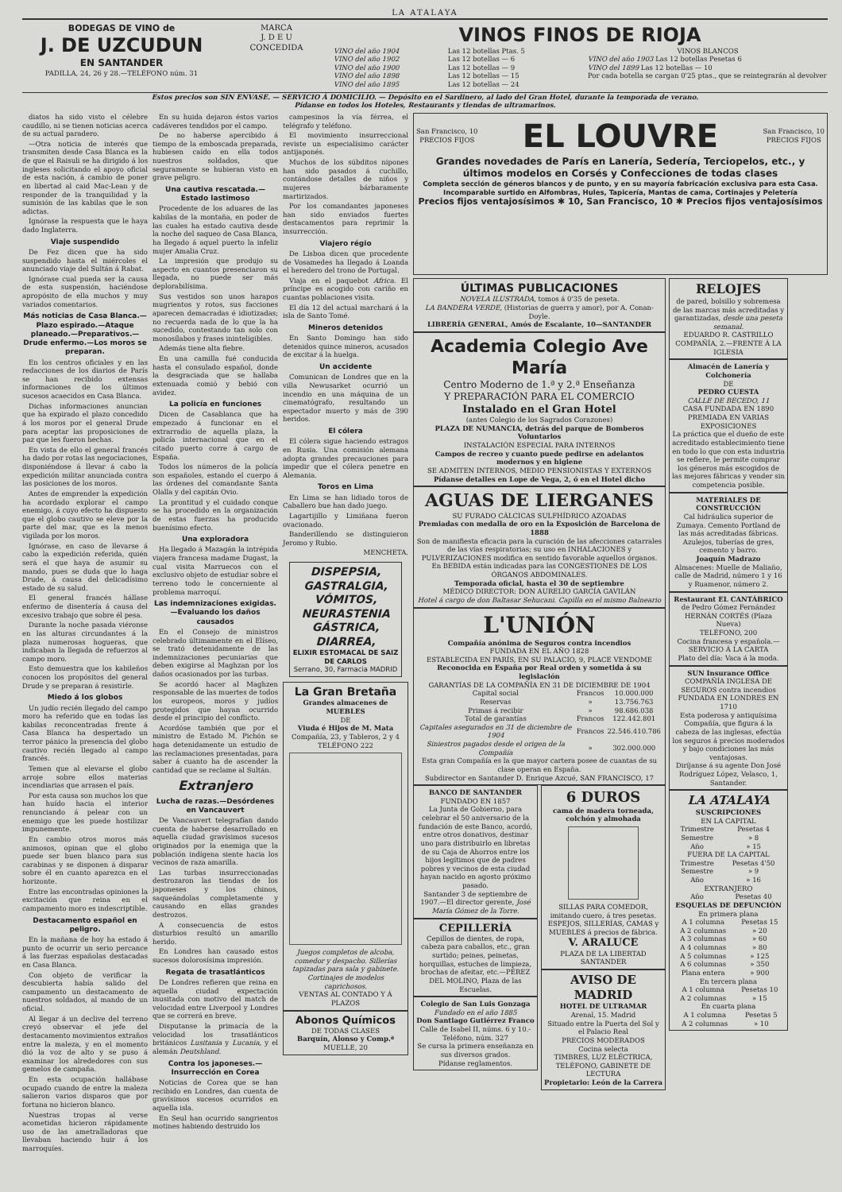LA ATALAYA
BODEGAS DE VINO de
J. DE UZCUDUN
EN SANTANDER
PADILLA, 24, 26 y 28.—TELÉFONO núm. 31
MARCA
J. D E U
CONCEDIDA
VINOS FINOS DE RIOJA
| VINO del año 1904 | Las 12 botellas Ptas. 5 |
| VINO del año 1902 | Las 12 botellas — 6 |
| VINO del año 1900 | Las 12 botellas — 9 |
| VINO del año 1898 | Las 12 botellas — 15 |
| VINO del año 1895 | Las 12 botellas — 24 |
VINOS BLANCOS
VINO del año 1903 Las 12 botellas Pesetas 6
VINO del 1899 Las 12 botellas — 10
Por cada botella se cargan 0'25 ptas., que se reintegrarán al devolver
Estos precios son SIN ENVASE. — SERVICIO Á DOMICILIO. — Depósito en el Sardinero, al lado del Gran Hotel, durante la temporada de verano.
Pídanse en todos los Hoteles, Restaurants y tiendas de ultramarinos.
diatos ha sido visto el célebre caudillo, ni se tienen noticias acerca de su actual paradero.
—Otra noticia de interés que transmiten desde Casa Blanca es la de que el Raisuli se ha dirigido á los ingleses solicitando el apoyo oficial de esta nación, á cambio de poner en libertad al caid Mac-Lean y de responder de la tranquilidad y la sumisión de las kabilas que le son adictas.
Ignórase la respuesta que le haya dado Inglaterra.
Viaje suspendido
De Fez dicen que ha sido suspendido hasta el miércoles el anunciado viaje del Sultán á Rabat.
Ignórase cual pueda ser la causa de esta suspensión, haciéndose apropósito de ella muchos y muy variados comentarios.
Más noticias de Casa Blanca.—Plazo espirado.—Ataque planeado.—Preparativos.—Drude enfermo.—Los moros se preparan.
En los centros oficiales y en las redacciones de los diarios de París se han recibido extensas informaciones de los últimos sucesos acaecidos en Casa Blanca.
Dichas informaciones anuncian que ha expirado el plazo concedido á los moros por el general Drude para aceptar las proposiciones de paz que les fueron hechas.
En vista de ello el general francés ha dado por rotas las negociaciones, disponiéndose á llevar á cabo la expedición militar anunciada contra las posiciones de los moros.
Antes de emprender la expedición ha acordado explorar el campo enemigo, á cuyo efecto ha dispuesto que el globo cautivo se eleve por la parte del mar, que es la menos vigilada por los moros.
Ignórase, en caso de llevarse á cabo la expedición referida, quién será el que haya de asumir su mando, pues se duda que lo haga Drude, á causa del delicadísimo estado de su salud.
El general francés hállase enfermo de disentería á causa del excesivo trabajo que sobre él pesa.
Durante la noche pasada viéronse en las alturas circundantes á la plaza numerosas hogueras, que indicaban la llegada de refuerzos al campo moro.
Esto demuestra que los kabileños conocen los propósitos del general Drude y se preparan á resistirle.
Miedo á los globos
Un judío recién llegado del campo moro ha referido que en todas las kabilas reconcentradas frente á Casa Blanca ha despertado un terror pánico la presencia del globo cautivo recién llegado al campo francés.
Temen que al elevarse el globo arroje sobre ellos materias incendiarias que arrasen el país.
Por esta causa son muchos los que han huído hacia el interior renunciando á pelear con un enemigo que les puede hostilizar impunemente.
En cambio otros moros más animosos, opinan que el globo puede ser buen blanco para sus carabinas y se disponen á disparar sobre él en cuanto aparezca en el horizonte.
Entre las encontradas opiniones la excitación que reina en el campamento moro es indescriptible.
Destacamento español en peligro.
En la mañana de hoy ha estado á punto de ocurrir un serio percance á las fuerzas españolas destacadas en Casa Blanca.
Con objeto de verificar la descubierta había salido del campamento un destacamento de nuestros soldados, al mando de un oficial.
Al llegar á un declive del terreno creyó observar el jefe del destacamento movimientos extraños entre la maleza, y en el momento dió la voz de alto y se puso á examinar los alrededores con sus gemelos de campaña.
En esta ocupación hallábase ocupado cuando de entre la maleza salieron varios disparos que por fortuna no hicieron blanco.
Nuestras tropas al verse acometidas hicieron rápidamente uso de las ametralladoras que llevaban haciendo huir á los marroquíes.
En su huida dejaron éstos varios cadáveres tendidos por el campo.
De no haberse apercibido á tiempo de la emboscada preparada, hubiesen caído en ella todos nuestros soldados, que seguramente se hubieran visto en grave peligro.
Una cautiva rescatada.—Estado lastimoso
Procedente de los aduares de las kabilas de la montaña, en poder de las cuales ha estado cautiva desde la noche del saqueo de Casa Blanca, ha llegado á aquel puerto la infeliz mujer Amalia Cruz.
La impresión que produjo su aspecto en cuantos presenciaron su llegada, no puede ser más deplorabilísima.
Sus vestidos son unos harapos mugrientos y rotos, sus facciones aparecen demacradas é idiotizadas; no recuerda nada de lo que la ha sucedido, contestando tan solo con monosílabos y frases ininteligibles.
Además tiene alta fiebre.
En una camilla fué conducida hasta el consulado español, donde la desgraciada que se hallaba extenuada comió y bebió con avidez.
La policía en funciones
Dicen de Casablanca que ha empezado á funcionar en el extrarradio de aquella plaza, la policía internacional que en el citado puerto corre á cargo de España.
Todos los números de la policía son españoles, estando el cuerpo á las órdenes del comandante Santa Olalla y del capitán Ovio.
La prontitud y el cuidado conque se ha procedido en la organización de estas fuerzas ha producido buenísimo efecto.
Una exploradora
Ha llegado á Mazagán la intrépida viajera francesa madame Dugast, la cual visita Marruecos con el exclusivo objeto de estudiar sobre el terreno todo le concerniente al problema marroquí.
Las indemnizaciones exigidas.—Evaluando los daños causados
En el Consejo de ministros celebrado últimamente en el Elíseo, se trató detenidamente de las indemnizaciones pecuniarias que deben exigirse al Maghzan por los daños ocasionados por las turbas.
Se acordó hacer al Maghzen responsable de las muertes de todos los europeos, moros y judíos protegidos que hayan ocurrido desde el principio del conflicto.
Acordóse también que por el ministro de Estado M. Pichón se haga detenidamente un estudio de las reclamaciones presentadas, para saber á cuanto ha de ascender la cantidad que se reclame al Sultán.
Extranjero
Lucha de razas.—Desórdenes en Vancauvert
De Vancauvert telegrafían dando cuenta de haberse desarrollado en aquella ciudad gravísimos sucesos originados por la enemiga que la población indígena siente hacia los vecinos de raza amarilla.
Las turbas insurreccionadas destrozaron las tiendas de los japoneses y los chinos, saqueándolas completamente y causando en ellas grandes destrozos.
A consecuencia de estos disturbios resultó un amarillo herido.
En Londres han causado estos sucesos dolorosísima impresión.
Regata de trasatlánticos
De Londres refieren que reina en aquella ciudad expectación inusitada con motivo del match de velocidad entre Liverpool y Londres que se correrá en breve.
Disputanse la primacía de la velocidad los trasatlánticos británicos Lusitania y Lucania, y el alemán Deutshland.
Contra los japoneses.—Insurrección en Corea
Noticias de Corea que se han recibido en Londres, dan cuenta de gravísimos sucesos ocurridos en aquella isla.
En Seul han ocurrido sangrientos motines habiendo destruido los
campesinos la vía férrea, el telégrafo y teléfono.
El movimiento insurreccional reviste un especialísimo carácter antijaponés.
Muchos de los súbditos nipones han sido pasados á cuchillo, contándose detalles de niños y mujeres bárbaramente martirizados.
Por los comandantes japoneses han sido enviados fuertes destacamentos para reprimir la insurrección.
Viajero régio
De Lisboa dicen que procedente de Vosamedes ha llegado á Loanda el heredero del trono de Portugal.
Viaja en el paquebot Africa. El príncipe es acogido con cariño en cuantas poblaciones visita.
El día 12 del actual marchará á la isla de Santo Tomé.
Mineros detenidos
En Santo Domingo han sido detenidos quince mineros, acusados de excitar á la huelga.
Un accidente
Comunican de Londres que en la villa Newusarket ocurrió un incendio en una máquina de un cinematógrafo, resultando un espectador muerto y más de 390 heridos.
El cólera
El cólera sigue haciendo estragos en Rusia. Una comisión alemana adopta grandes precauciones para impedir que el cólera penetre en Alemania.
Toros en Lima
En Lima se han lidiado toros de Caballero bue han dado juego.
Lagartijillo y Limiñana fueron ovacionado.
Banderillendo se distinguieron Jeromo y Rubio.
MENCHETA.
DISPEPSIA,
GASTRALGIA,
VÓMITOS,
NEURASTENIA
GÁSTRICA,
DIARREA,
ELIXIR ESTOMACAL DE SAIZ DE CARLOS
Serrano, 30, Farmacia MADRID
La Gran Bretaña
Grandes almacenes de MUEBLES
DE
Viuda é Hijos de M. Mata
Compañía, 23, y Tableros, 2 y 4
TELÉFONO 222
Juegos completos de alcoba, comedor y despacho. Sillerías tapizadas para sala y gabinete. Cortinajes de modelos caprichosos.
VENTAS AL CONTADO Y Á PLAZOS
Abonos Químicos
DE TODAS CLASES
Barquín, Alonso y Comp.ª
MUELLE, 20
San Francisco, 10
PRECIOS FIJOS EL LOUVRE San Francisco, 10
PRECIOS FIJOS
Grandes novedades de París en Lanería, Sedería, Terciopelos, etc., y últimos modelos en Corsés y Confecciones de todas clases
Completa sección de géneros blancos y de punto, y en su mayoría fabricación exclusiva para esta Casa. Incomparable surtido en Alfombras, Hules, Tapicería, Mantas de cama, Cortinajes y Peletería
Precios fijos ventajosísimos ✱ 10, San Francisco, 10 ✱ Precios fijos ventajosísimos
ÚLTIMAS PUBLICACIONES
NOVELA ILUSTRADA, tomos á 0'35 de peseta.
LA BANDERA VERDE, (Historias de guerra y amor), por A. Conan-Doyle.
LIBRERÍA GENERAL, Amós de Escalante, 10—SANTANDER
Academia Colegio Ave María
Centro Moderno de 1.ª y 2.ª Enseñanza
Y PREPARACIÓN PARA EL COMERCIO
Instalado en el Gran Hotel
(antes Colegio de los Sagrados Corazones)
PLAZA DE NUMANCIA, detrás del parque de Bomberos Voluntarios
INSTALACIÓN ESPECIAL PARA INTERNOS
Campos de recreo y cuanto puede pedirse en adelantos modernos y en higiene
SE ADMITEN INTERNOS, MEDIO PENSIONISTAS Y EXTERNOS
Pídanse detalles en Lope de Vega, 2, ó en el Hotel dicho
AGUAS DE LIERGANES
SU FURADO CÁLCICAS SULFHÍDRICO AZOADAS
Premiadas con medalla de oro en la Exposición de Barcelona de 1888
Son de manifiesta eficacia para la curación de las afecciones catarrales de las vías respiratorias; su uso en INHALACIONES y PULVERIZACIONES modifica en sentido favorable aquellos órganos. En BEBIDA están indicadas para las CONGESTIONES DE LOS ÓRGANOS ABDOMINALES.
Temporada oficial, hasta el 30 de septiembre
MÉDICO DIRECTOR: DON AURELIO GARCÍA GAVILÁN
Hotel á cargo de don Baltasar Sehucani. Capilla en el mismo Balneario
L'UNIÓN
Compañía anónima de Seguros contra incendios
FUNDADA EN EL AÑO 1828
ESTABLECIDA EN PARÍS, EN SU PALACIO, 9, PLACE VENDOME
Reconocida en España por Real orden y sometida á su legislación
GARANTÍAS DE LA COMPAÑÍA EN 31 DE DICIEMBRE DE 1904
| Capital social | Francos | 10.000.000 |
| Reservas | » | 13.756.763 |
| Primas á recibir | » | 98.686.038 |
| Total de garantías | Francos | 122.442.801 |
| Capitales asegurados en 31 de diciembre de 1904 | Francos | 22.546.410.786 |
| Siniestros pagados desde el origen de la Compañía | » | 302.000.000 |
Esta gran Compañía es la que mayor cartera posee de cuantas de su clase operan en España.
Subdirector en Santander D. Enrique Azcué, SAN FRANCISCO, 17
BANCO DE SANTANDER
FUNDADO EN 1857
La Junta de Gobierno, para celebrar el 50 aniversario de la fundación de este Banco, acordó, entre otros donativos, destinar uno para distribuirlo en libretas de su Caja de Ahorros entre los hijos legítimos que de padres pobres y vecinos de esta ciudad hayan nacido en agosto próximo pasado.
Santander 3 de septiembre de 1907.—El director gerente, José María Gómez de la Torre.
CEPILLERÍA
Cepillos de dientes, de ropa, cabeza para caballos, etc., gran surtido; peines, peinetas, horquillas, estuches de limpieza, brochas de afeitar, etc.—PÉREZ DEL MOLINO, Plaza de las Escuelas.
Colegio de San Luis Gonzaga
Fundado en el año 1885
Don Santiago Gutiérrez Franco
Calle de Isabel II, núms. 6 y 10.-Teléfono, núm. 327
Se cursa la primera enseñanza en sus diversos grados.
Pídanse reglamentos.
6 DUROS
cama de madera torneada, colchón y almohada
SILLAS PARA COMEDOR, imitando cuero, á tres pesetas.
ESPEJOS, SILLERÍAS, CAMAS y MUEBLES á precios de fábrica.
V. ARALUCE
PLAZA DE LA LIBERTAD
SANTANDER
AVISO DE MADRID
HOTEL DE ULTRAMAR
Arenal, 15. Madrid
Situado entre la Puerta del Sol y el Palacio Real
PRECIOS MODERADOS
Cocina selecta
TIMBRES, LUZ ELÉCTRICA, TELÉFONO, GABINETE DE LECTURA
Propietario: León de la Carrera
RELOJES
de pared, bolsillo y sobremesa de las marcas más acreditadas y garantizadas, desde una peseta semanal.
EDUARDO R. CASTRILLO
COMPAÑÍA, 2.—FRENTE Á LA IGLESIA
Almacén de Lanería y Colchonería
DE
PEDRO CUESTA
CALLE DE BECEDO, 11
CASA FUNDADA EN 1890
PREMIADA EN VARIAS EXPOSICIONES
La práctica que el dueño de este acreditado establecimiento tiene en todo lo que con esta industria se refiere, le permite comprar los géneros más escogidos de las mejores fábricas y vender sin competencia posible.
MATERIALES DE CONSTRUCCIÓN
Cal hidráulica superior de Zumaya. Cemento Portland de las más acreditadas fábricas. Azulejos, tuberías de gres, cemento y barro.
Joaquín Madrazo
Almacenes: Muelle de Maliaño, calle de Madrid, número 1 y 16 y Ruamenor, número 2.
Restaurant EL CANTÁBRICO
de Pedro Gómez Fernández
HERNÁN CORTÉS (Plaza Nueva)
TELÉFONO, 200
Cocina francesa y española.—SERVICIO Á LA CARTA
Plato del día: Vaca á la moda.
SUN Insurance Office
COMPAÑÍA INGLESA DE SEGUROS contra incendios
FUNDADA EN LONDRES EN 1710
Esta poderosa y antiquísima Compañía, que figura á la cabeza de las inglesas, efectúa los seguros á precios moderados y bajo condiciones las más ventajosas.
Diríjanse á su agente Don José Rodríguez López, Velasco, 1, Santander.
LA ATALAYA
SUSCRIPCIONES
EN LA CAPITAL
| Trimestre | Pesetas 4 |
| Semestre | » 8 |
| Año | » 15 |
| FUERA DE LA CAPITAL | |
| Trimestre | Pesetas 4'50 |
| Semestre | » 9 |
| Año | » 16 |
| EXTRANJERO | |
| Año | Pesetas 40 |
ESQUELAS DE DEFUNCIÓN
En primera plana
| A 1 columna | Pesetas 15 |
| A 2 columnas | » 20 |
| A 3 columnas | » 60 |
| A 4 columnas | » 80 |
| A 5 columnas | » 125 |
| A 6 columnas | » 350 |
| Plana entera | » 900 |
En tercera plana
| A 1 columna | Pesetas 10 |
| A 2 columnas | » 15 |
En cuarta plana
| A 1 columna | Pesetas 5 |
| A 2 columnas | » 10 |